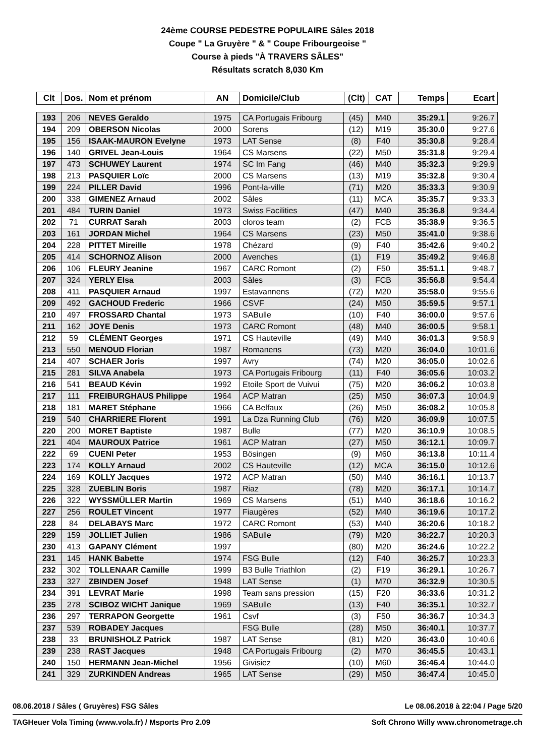24ème COURSE PEDESTRE POPULAIRE Sâles 2018
Coupe " La Gruyère " & " Coupe Fribourgeoise "
Course à pieds "À TRAVERS SÂLES"
Résultats scratch 8,030 Km
| Clt | Dos. | Nom et prénom | AN | Domicile/Club | (Clt) | CAT | Temps | Ecart |
| --- | --- | --- | --- | --- | --- | --- | --- | --- |
| 193 | 206 | NEVES Geraldo | 1975 | CA Portugais Fribourg | (45) | M40 | 35:29.1 | 9:26.7 |
| 194 | 209 | OBERSON Nicolas | 2000 | Sorens | (12) | M19 | 35:30.0 | 9:27.6 |
| 195 | 156 | ISAAK-MAURON Evelyne | 1973 | LAT Sense | (8) | F40 | 35:30.8 | 9:28.4 |
| 196 | 140 | GRIVEL Jean-Louis | 1964 | CS Marsens | (22) | M50 | 35:31.8 | 9:29.4 |
| 197 | 473 | SCHUWEY Laurent | 1974 | SC Im Fang | (46) | M40 | 35:32.3 | 9:29.9 |
| 198 | 213 | PASQUIER Loïc | 2000 | CS Marsens | (13) | M19 | 35:32.8 | 9:30.4 |
| 199 | 224 | PILLER David | 1996 | Pont-la-ville | (71) | M20 | 35:33.3 | 9:30.9 |
| 200 | 338 | GIMENEZ Arnaud | 2002 | Sâles | (11) | MCA | 35:35.7 | 9:33.3 |
| 201 | 484 | TURIN Daniel | 1973 | Swiss Facilities | (47) | M40 | 35:36.8 | 9:34.4 |
| 202 | 71 | CURRAT Sarah | 2003 | cloros team | (2) | FCB | 35:38.9 | 9:36.5 |
| 203 | 161 | JORDAN Michel | 1964 | CS Marsens | (23) | M50 | 35:41.0 | 9:38.6 |
| 204 | 228 | PITTET Mireille | 1978 | Chézard | (9) | F40 | 35:42.6 | 9:40.2 |
| 205 | 414 | SCHORNOZ Alison | 2000 | Avenches | (1) | F19 | 35:49.2 | 9:46.8 |
| 206 | 106 | FLEURY Jeanine | 1967 | CARC Romont | (2) | F50 | 35:51.1 | 9:48.7 |
| 207 | 324 | YERLY Elsa | 2003 | Sâles | (3) | FCB | 35:56.8 | 9:54.4 |
| 208 | 411 | PASQUIER Arnaud | 1997 | Estavannens | (72) | M20 | 35:58.0 | 9:55.6 |
| 209 | 492 | GACHOUD Frederic | 1966 | CSVF | (24) | M50 | 35:59.5 | 9:57.1 |
| 210 | 497 | FROSSARD Chantal | 1973 | SABulle | (10) | F40 | 36:00.0 | 9:57.6 |
| 211 | 162 | JOYE Denis | 1973 | CARC Romont | (48) | M40 | 36:00.5 | 9:58.1 |
| 212 | 59 | CLÉMENT Georges | 1971 | CS Hauteville | (49) | M40 | 36:01.3 | 9:58.9 |
| 213 | 550 | MENOUD Florian | 1987 | Romanens | (73) | M20 | 36:04.0 | 10:01.6 |
| 214 | 407 | SCHAER Joris | 1997 | Avry | (74) | M20 | 36:05.0 | 10:02.6 |
| 215 | 281 | SILVA Anabela | 1973 | CA Portugais Fribourg | (11) | F40 | 36:05.6 | 10:03.2 |
| 216 | 541 | BEAUD Kévin | 1992 | Etoile Sport de Vuivui | (75) | M20 | 36:06.2 | 10:03.8 |
| 217 | 111 | FREIBURGHAUS Philippe | 1964 | ACP Matran | (25) | M50 | 36:07.3 | 10:04.9 |
| 218 | 181 | MARET Stéphane | 1966 | CA Belfaux | (26) | M50 | 36:08.2 | 10:05.8 |
| 219 | 540 | CHARRIERE Florent | 1991 | La Dza Running Club | (76) | M20 | 36:09.9 | 10:07.5 |
| 220 | 200 | MORET Baptiste | 1987 | Bulle | (77) | M20 | 36:10.9 | 10:08.5 |
| 221 | 404 | MAUROUX Patrice | 1961 | ACP Matran | (27) | M50 | 36:12.1 | 10:09.7 |
| 222 | 69 | CUENI Peter | 1953 | Bösingen | (9) | M60 | 36:13.8 | 10:11.4 |
| 223 | 174 | KOLLY Arnaud | 2002 | CS Hauteville | (12) | MCA | 36:15.0 | 10:12.6 |
| 224 | 169 | KOLLY Jacques | 1972 | ACP Matran | (50) | M40 | 36:16.1 | 10:13.7 |
| 225 | 328 | ZUEBLIN Boris | 1987 | Riaz | (78) | M20 | 36:17.1 | 10:14.7 |
| 226 | 322 | WYSSMÜLLER Martin | 1969 | CS Marsens | (51) | M40 | 36:18.6 | 10:16.2 |
| 227 | 256 | ROULET Vincent | 1977 | Fiaugères | (52) | M40 | 36:19.6 | 10:17.2 |
| 228 | 84 | DELABAYS Marc | 1972 | CARC Romont | (53) | M40 | 36:20.6 | 10:18.2 |
| 229 | 159 | JOLLIET Julien | 1986 | SABulle | (79) | M20 | 36:22.7 | 10:20.3 |
| 230 | 413 | GAPANY Clément | 1997 | | (80) | M20 | 36:24.6 | 10:22.2 |
| 231 | 145 | HANK Babette | 1974 | FSG Bulle | (12) | F40 | 36:25.7 | 10:23.3 |
| 232 | 302 | TOLLENAAR Camille | 1999 | B3 Bulle Triathlon | (2) | F19 | 36:29.1 | 10:26.7 |
| 233 | 327 | ZBINDEN Josef | 1948 | LAT Sense | (1) | M70 | 36:32.9 | 10:30.5 |
| 234 | 391 | LEVRAT Marie | 1998 | Team sans pression | (15) | F20 | 36:33.6 | 10:31.2 |
| 235 | 278 | SCIBOZ WICHT Janique | 1969 | SABulle | (13) | F40 | 36:35.1 | 10:32.7 |
| 236 | 297 | TERRAPON Georgette | 1961 | Csvf | (3) | F50 | 36:36.7 | 10:34.3 |
| 237 | 539 | ROBADEY Jacques | | FSG Bulle | (28) | M50 | 36:40.1 | 10:37.7 |
| 238 | 33 | BRUNISHOLZ Patrick | 1987 | LAT Sense | (81) | M20 | 36:43.0 | 10:40.6 |
| 239 | 238 | RAST Jacques | 1948 | CA Portugais Fribourg | (2) | M70 | 36:45.5 | 10:43.1 |
| 240 | 150 | HERMANN Jean-Michel | 1956 | Givisiez | (10) | M60 | 36:46.4 | 10:44.0 |
| 241 | 329 | ZURKINDEN Andreas | 1965 | LAT Sense | (29) | M50 | 36:47.4 | 10:45.0 |
08.06.2018 / Sâles ( Gruyères) FSG Sâles Le 08.06.2018 à 22:04 / Page 5/20
TAGHeuer Vola Timing (www.vola.fr) / Msports Pro 2.09 Soft Chrono Willy www.chronometrage.ch